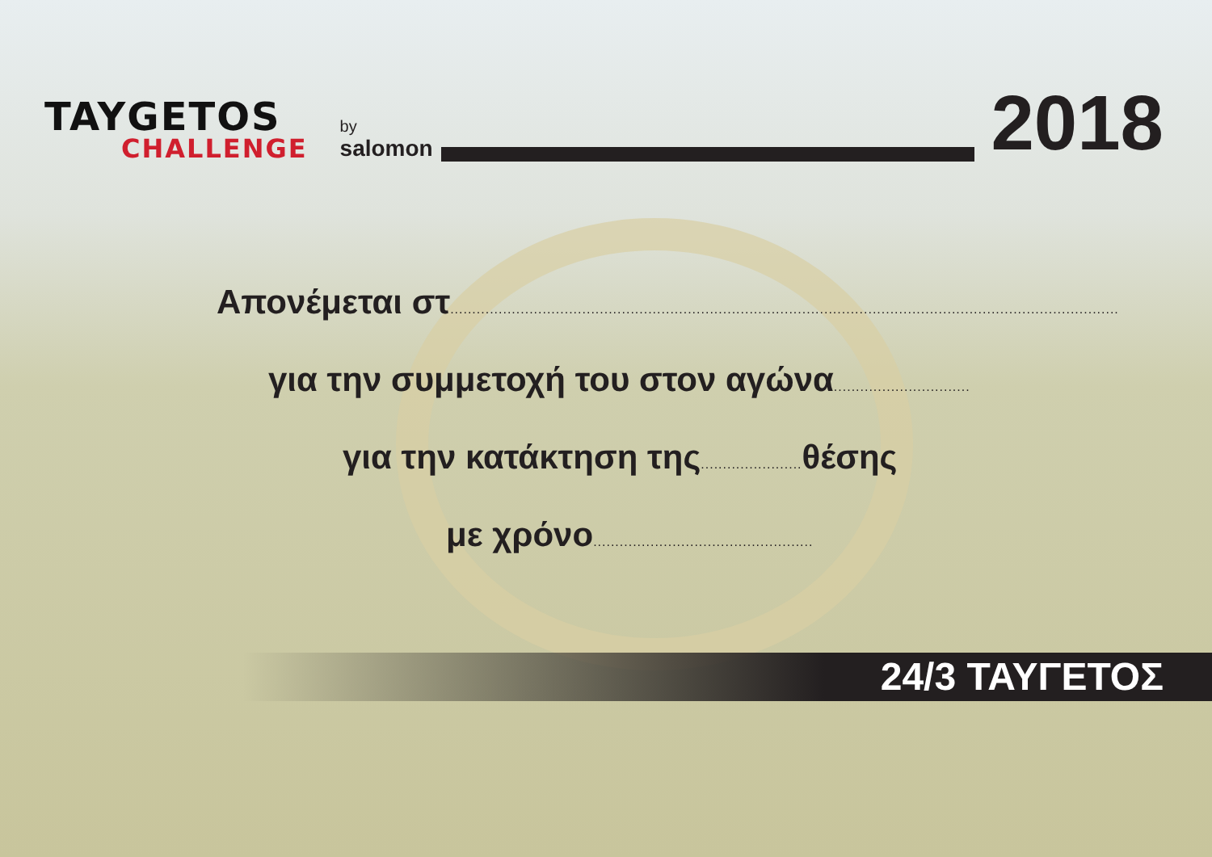TAYGETOS
CHALLENGE
by
salomon
2018
Απονέμεται στ........................................................................................................................................................
για την συμμετοχή του στον αγώνα...............................
για την κατάκτηση της....................... θέσης
με χρόνο..................................................
24/3 ΤΑΥΓΕΤΟΣ